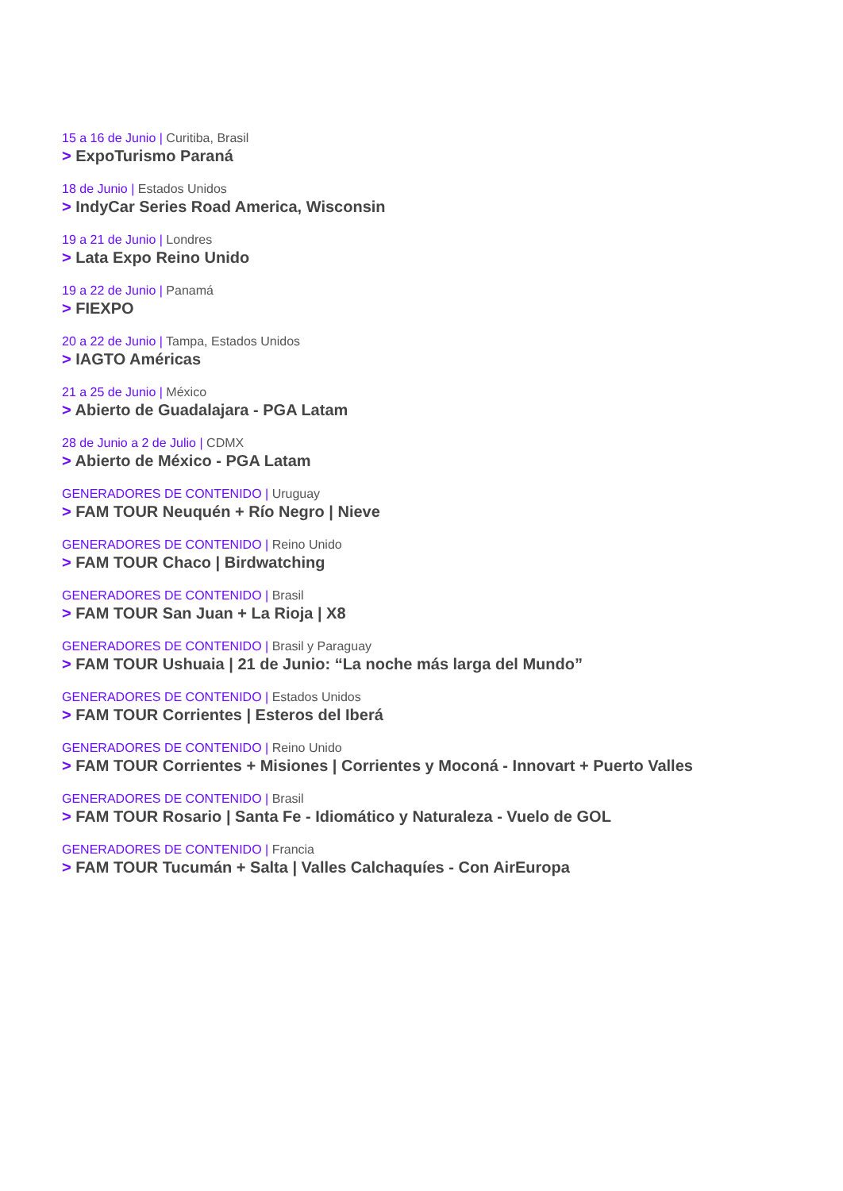15 a 16 de Junio | Curitiba, Brasil
> ExpoTurismo Paraná
18 de Junio | Estados Unidos
> IndyCar Series Road America, Wisconsin
19 a 21 de Junio | Londres
> Lata Expo Reino Unido
19 a 22 de Junio | Panamá
> FIEXPO
20 a 22 de Junio | Tampa, Estados Unidos
> IAGTO Américas
21 a 25 de Junio | México
> Abierto de Guadalajara - PGA Latam
28 de Junio a 2 de Julio | CDMX
> Abierto de México - PGA Latam
GENERADORES DE CONTENIDO | Uruguay
> FAM TOUR Neuquén + Río Negro | Nieve
GENERADORES DE CONTENIDO | Reino Unido
> FAM TOUR Chaco | Birdwatching
GENERADORES DE CONTENIDO | Brasil
> FAM TOUR San Juan + La Rioja | X8
GENERADORES DE CONTENIDO | Brasil y Paraguay
> FAM TOUR Ushuaia | 21 de Junio: “La noche más larga del Mundo”
GENERADORES DE CONTENIDO | Estados Unidos
> FAM TOUR Corrientes | Esteros del Iberá
GENERADORES DE CONTENIDO | Reino Unido
> FAM TOUR Corrientes + Misiones | Corrientes y Moconá - Innovart + Puerto Valles
GENERADORES DE CONTENIDO | Brasil
> FAM TOUR Rosario | Santa Fe - Idiomático y Naturaleza - Vuelo de GOL
GENERADORES DE CONTENIDO | Francia
> FAM TOUR Tucumán + Salta | Valles Calchaquíes - Con AirEuropa